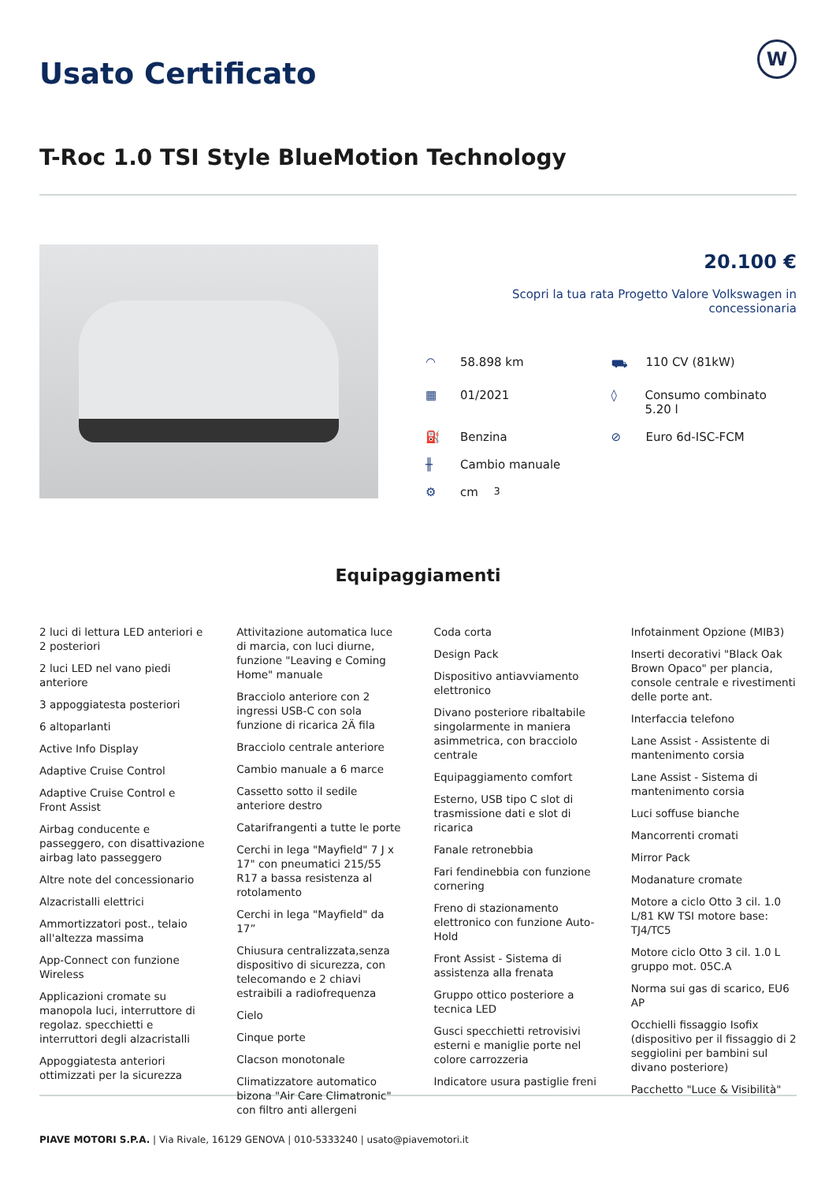Usato Certificato
W
T-Roc 1.0 TSI Style BlueMotion Technology
20.100 €
Scopri la tua rata Progetto Valore Volkswagen in concessionaria
◠ 58.898 km
⛟ 110 CV (81kW)
▦ 01/2021
◊ Consumo combinato 5.20 l
⛽ Benzina
⊘ Euro 6d-ISC-FCM
╫ Cambio manuale
⚙ cm<sup>3</sup>
Equipaggiamenti
2 luci di lettura LED anteriori e 2 posteriori
2 luci LED nel vano piedi anteriore
3 appoggiatesta posteriori
6 altoparlanti
Active Info Display
Adaptive Cruise Control
Adaptive Cruise Control e Front Assist
Airbag conducente e passeggero, con disattivazione airbag lato passeggero
Altre note del concessionario
Alzacristalli elettrici
Ammortizzatori post., telaio all'altezza massima
App-Connect con funzione Wireless
Applicazioni cromate su manopola luci, interruttore di regolaz. specchietti e interruttori degli alzacristalli
Appoggiatesta anteriori ottimizzati per la sicurezza
Attivitazione automatica luce di marcia, con luci diurne, funzione "Leaving e Coming Home" manuale
Bracciolo anteriore con 2 ingressi USB-C con sola funzione di ricarica 2Ä fila
Bracciolo centrale anteriore
Cambio manuale a 6 marce
Cassetto sotto il sedile anteriore destro
Catarifrangenti a tutte le porte
Cerchi in lega "Mayfield" 7 J x 17" con pneumatici 215/55 R17 a bassa resistenza al rotolamento
Cerchi in lega "Mayfield" da 17”
Chiusura centralizzata,senza dispositivo di sicurezza, con telecomando e 2 chiavi estraibili a radiofrequenza
Cielo
Cinque porte
Clacson monotonale
Climatizzatore automatico bizona "Air Care Climatronic" con filtro anti allergeni
Coda corta
Design Pack
Dispositivo antiavviamento elettronico
Divano posteriore ribaltabile singolarmente in maniera asimmetrica, con bracciolo centrale
Equipaggiamento comfort
Esterno, USB tipo C slot di trasmissione dati e slot di ricarica
Fanale retronebbia
Fari fendinebbia con funzione cornering
Freno di stazionamento elettronico con funzione Auto-Hold
Front Assist - Sistema di assistenza alla frenata
Gruppo ottico posteriore a tecnica LED
Gusci specchietti retrovisivi esterni e maniglie porte nel colore carrozzeria
Indicatore usura pastiglie freni
Infotainment Opzione (MIB3)
Inserti decorativi "Black Oak Brown Opaco" per plancia, console centrale e rivestimenti delle porte ant.
Interfaccia telefono
Lane Assist - Assistente di mantenimento corsia
Lane Assist - Sistema di mantenimento corsia
Luci soffuse bianche
Mancorrenti cromati
Mirror Pack
Modanature cromate
Motore a ciclo Otto 3 cil. 1.0 L/81 KW TSI motore base: TJ4/TC5
Motore ciclo Otto 3 cil. 1.0 L gruppo mot. 05C.A
Norma sui gas di scarico, EU6 AP
Occhielli fissaggio Isofix (dispositivo per il fissaggio di 2 seggiolini per bambini sul divano posteriore)
Pacchetto "Luce & Visibilità"
PIAVE MOTORI S.P.A. | Via Rivale, 16129 GENOVA | 010-5333240 | usato@piavemotori.it